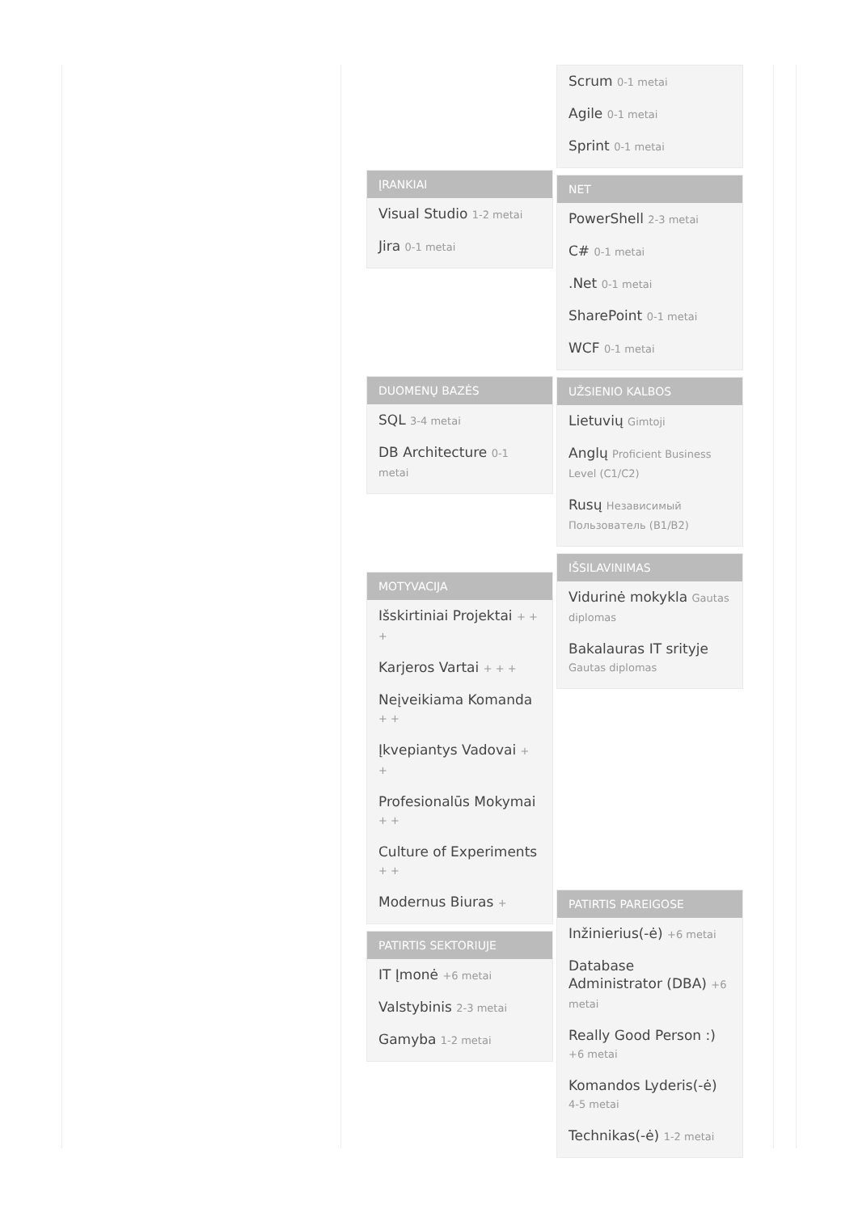ĮRANKIAI
Visual Studio 1-2 metai
Jira 0-1 metai
DUOMENŲ BAZĖS
SQL 3-4 metai
DB Architecture 0-1 metai
MOTYVACIJA
Išskirtiniai Projektai + + +
Karjeros Vartai + + +
Neįveikiama Komanda + +
Įkvepiantys Vadovai + +
Profesionalūs Mokymai + +
Culture of Experiments + +
Modernus Biuras +
PATIRTIS SEKTORIUJE
IT Įmonė +6 metai
Valstybinis 2-3 metai
Gamyba 1-2 metai
Scrum 0-1 metai
Agile 0-1 metai
Sprint 0-1 metai
NET
PowerShell 2-3 metai
C# 0-1 metai
.Net 0-1 metai
SharePoint 0-1 metai
WCF 0-1 metai
UŽSIENIO KALBOS
Lietuvių Gimtoji
Anglų Proficient Business Level (C1/C2)
Rusų Независимый Пользователь (B1/B2)
IŠSILAVINIMAS
Vidurinė mokykla Gautas diplomas
Bakalauras IT srityje Gautas diplomas
PATIRTIS PAREIGOSE
Inžinierius(-ė) +6 metai
Database Administrator (DBA) +6 metai
Really Good Person :) +6 metai
Komandos Lyderis(-ė) 4-5 metai
Technikas(-ė) 1-2 metai